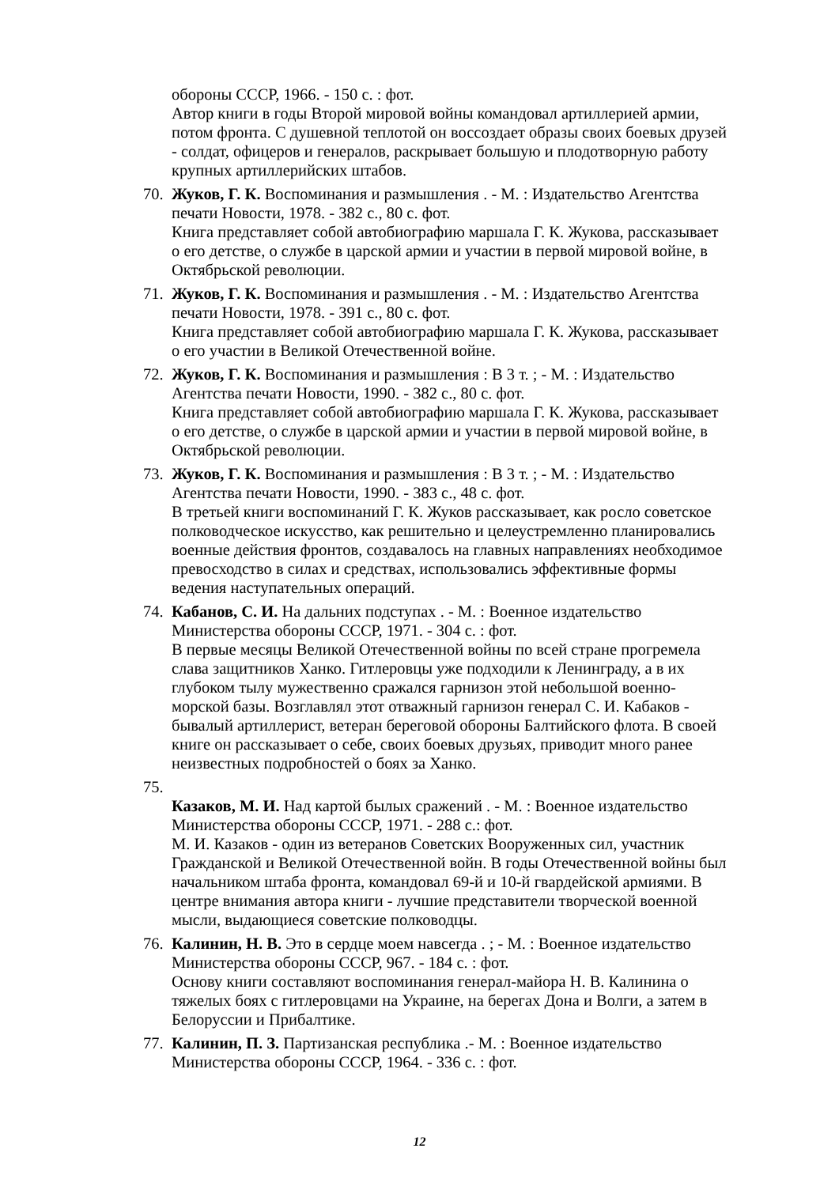обороны СССР, 1966. - 150 с. : фот.
Автор книги в годы Второй мировой войны командовал артиллерией армии, потом фронта. С душевной теплотой он воссоздает образы своих боевых друзей - солдат, офицеров и генералов, раскрывает большую и плодотворную работу крупных артиллерийских штабов.
70.
Жуков, Г. К. Воспоминания и размышления . - М. : Издательство Агентства печати Новости, 1978. - 382 с., 80 с. фот.
Книга представляет собой автобиографию маршала Г. К. Жукова, рассказывает о его детстве, о службе в царской армии и участии в первой мировой войне, в Октябрьской революции.
71.
Жуков, Г. К. Воспоминания и размышления . - М. : Издательство Агентства печати Новости, 1978. - 391 с., 80 с. фот.
Книга представляет собой автобиографию маршала Г. К. Жукова, рассказывает о его участии в Великой Отечественной войне.
72.
Жуков, Г. К. Воспоминания и размышления : В 3 т. ; - М. : Издательство Агентства печати Новости, 1990. - 382 с., 80 с. фот.
Книга представляет собой автобиографию маршала Г. К. Жукова, рассказывает о его детстве, о службе в царской армии и участии в первой мировой войне, в Октябрьской революции.
73.
Жуков, Г. К. Воспоминания и размышления : В 3 т. ; - М. : Издательство Агентства печати Новости, 1990. - 383 с., 48 с. фот.
В третьей книги воспоминаний Г. К. Жуков рассказывает, как росло советское полководческое искусство, как решительно и целеустремленно планировались военные действия фронтов, создавалось на главных направлениях необходимое превосходство в силах и средствах, использовались эффективные формы ведения наступательных операций.
74.
Кабанов, С. И. На дальних подступах . - М. : Военное издательство Министерства обороны СССР, 1971. - 304 с. : фот.
В первые месяцы Великой Отечественной войны по всей стране прогремела слава защитников Ханко. Гитлеровцы уже подходили к Ленинграду, а в их глубоком тылу мужественно сражался гарнизон этой небольшой военно-морской базы. Возглавлял этот отважный гарнизон генерал С. И. Кабаков - бывалый артиллерист, ветеран береговой обороны Балтийского флота. В своей книге он рассказывает о себе, своих боевых друзьях, приводит много ранее неизвестных подробностей о боях за Ханко.
75.
Казаков, М. И. Над картой былых сражений . - М. : Военное издательство Министерства обороны СССР, 1971. - 288 с.: фот.
М. И. Казаков - один из ветеранов Советских Вооруженных сил, участник Гражданской и Великой Отечественной войн. В годы Отечественной войны был начальником штаба фронта, командовал 69-й и 10-й гвардейской армиями. В центре внимания автора книги - лучшие представители творческой военной мысли, выдающиеся советские полководцы.
76.
Калинин, Н. В. Это в сердце моем навсегда . ; - М. : Военное издательство Министерства обороны СССР, 967. - 184 с. : фот.
Основу книги составляют воспоминания генерал-майора Н. В. Калинина о тяжелых боях с гитлеровцами на Украине, на берегах Дона и Волги, а затем в Белоруссии и Прибалтике.
77.
Калинин, П. З. Партизанская республика .- М. : Военное издательство Министерства обороны СССР, 1964. - 336 с. : фот.
12